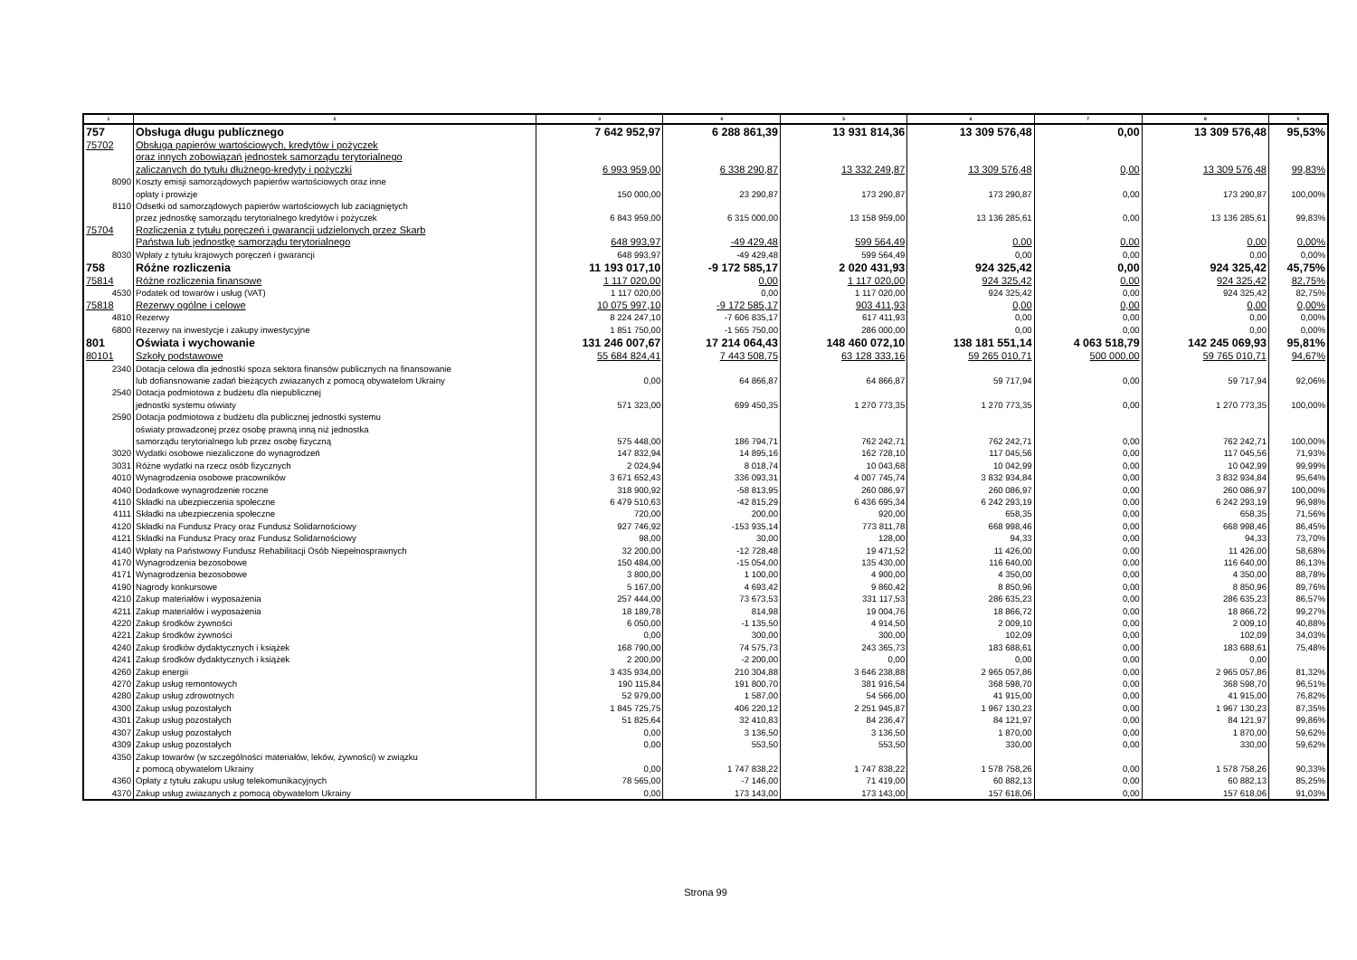| 1 | 2 | 3 | 4 | 5 | 6 | 7 | 8 | 9 |
| --- | --- | --- | --- | --- | --- | --- | --- | --- |
| 757 | Obsługa długu publicznego | 7 642 952,97 | 6 288 861,39 | 13 931 814,36 | 13 309 576,48 | 0,00 | 13 309 576,48 | 95,53% |
| 75702 | Obsługa papierów wartościowych, kredytów i pożyczek | | | | | | | |
| | oraz innych zobowiązań jednostek samorządu terytorialnego | | | | | | | |
| | zaliczanych do tytułu dłużnego-kredyty i pożyczki | 6 993 959,00 | 6 338 290,87 | 13 332 249,87 | 13 309 576,48 | 0,00 | 13 309 576,48 | 99,83% |
| 8090 | Koszty emisji samorządowych papierów wartościowych oraz inne | | | | | | | |
| | opłaty i prowizje | 150 000,00 | 23 290,87 | 173 290,87 | 173 290,87 | 0,00 | 173 290,87 | 100,00% |
| 8110 | Odsetki od samorządowych papierów wartościowych lub zaciągniętych | | | | | | | |
| | przez jednostkę samorządu terytorialnego kredytów i pożyczek | 6 843 959,00 | 6 315 000,00 | 13 158 959,00 | 13 136 285,61 | 0,00 | 13 136 285,61 | 99,83% |
| 75704 | Rozliczenia z tytułu poręczeń i gwarancji udzielonych przez Skarb | | | | | | | |
| | Państwa lub jednostkę samorządu terytorialnego | 648 993,97 | -49 429,48 | 599 564,49 | 0,00 | 0,00 | 0,00 | 0,00% |
| 8030 | Wpłaty z tytułu krajowych poręczeń i gwarancji | 648 993,97 | -49 429,48 | 599 564,49 | 0,00 | 0,00 | 0,00 | 0,00% |
| 758 | Różne rozliczenia | 11 193 017,10 | -9 172 585,17 | 2 020 431,93 | 924 325,42 | 0,00 | 924 325,42 | 45,75% |
| 75814 | Różne rozliczenia finansowe | 1 117 020,00 | 0,00 | 1 117 020,00 | 924 325,42 | 0,00 | 924 325,42 | 82,75% |
| 4530 | Podatek od towarów i usług (VAT) | 1 117 020,00 | 0,00 | 1 117 020,00 | 924 325,42 | 0,00 | 924 325,42 | 82,75% |
| 75818 | Rezerwy ogólne i celowe | 10 075 997,10 | -9 172 585,17 | 903 411,93 | 0,00 | 0,00 | 0,00 | 0,00% |
| 4810 | Rezerwy | 8 224 247,10 | -7 606 835,17 | 617 411,93 | 0,00 | 0,00 | 0,00 | 0,00% |
| 6800 | Rezerwy na inwestycje i zakupy inwestycyjne | 1 851 750,00 | -1 565 750,00 | 286 000,00 | 0,00 | 0,00 | 0,00 | 0,00% |
| 801 | Oświata i wychowanie | 131 246 007,67 | 17 214 064,43 | 148 460 072,10 | 138 181 551,14 | 4 063 518,79 | 142 245 069,93 | 95,81% |
| 80101 | Szkoły podstawowe | 55 684 824,41 | 7 443 508,75 | 63 128 333,16 | 59 265 010,71 | 500 000,00 | 59 765 010,71 | 94,67% |
| 2340 | Dotacja celowa dla jednostki spoza sektora finansów publicznych na finansowanie | | | | | | | |
| | lub dofiansnowanie zadań bieżących zwiazanych z pomocą obywatelom Ukrainy | 0,00 | 64 866,87 | 64 866,87 | 59 717,94 | 0,00 | 59 717,94 | 92,06% |
| 2540 | Dotacja podmiotowa z budżetu dla niepublicznej | | | | | | | |
| | jednostki systemu oświaty | 571 323,00 | 699 450,35 | 1 270 773,35 | 1 270 773,35 | 0,00 | 1 270 773,35 | 100,00% |
| 2590 | Dotacja podmiotowa z budżetu dla publicznej jednostki systemu | | | | | | | |
| | oświaty prowadzonej przez osobę prawną inną niż jednostka | | | | | | | |
| | samorządu terytorialnego lub przez osobę fizyczną | 575 448,00 | 186 794,71 | 762 242,71 | 762 242,71 | 0,00 | 762 242,71 | 100,00% |
| 3020 | Wydatki osobowe niezaliczone do wynagrodzeń | 147 832,94 | 14 895,16 | 162 728,10 | 117 045,56 | 0,00 | 117 045,56 | 71,93% |
| 3031 | Różne wydatki na rzecz osób fizycznych | 2 024,94 | 8 018,74 | 10 043,68 | 10 042,99 | 0,00 | 10 042,99 | 99,99% |
| 4010 | Wynagrodzenia osobowe pracowników | 3 671 652,43 | 336 093,31 | 4 007 745,74 | 3 832 934,84 | 0,00 | 3 832 934,84 | 95,64% |
| 4040 | Dodatkowe wynagrodzenie roczne | 318 900,92 | -58 813,95 | 260 086,97 | 260 086,97 | 0,00 | 260 086,97 | 100,00% |
| 4110 | Składki na ubezpieczenia społeczne | 6 479 510,63 | -42 815,29 | 6 436 695,34 | 6 242 293,19 | 0,00 | 6 242 293,19 | 96,98% |
| 4111 | Składki na ubezpieczenia społeczne | 720,00 | 200,00 | 920,00 | 658,35 | 0,00 | 658,35 | 71,56% |
| 4120 | Składki na Fundusz Pracy oraz Fundusz Solidarnościowy | 927 746,92 | -153 935,14 | 773 811,78 | 668 998,46 | 0,00 | 668 998,46 | 86,45% |
| 4121 | Składki na Fundusz Pracy oraz Fundusz Solidarnościowy | 98,00 | 30,00 | 128,00 | 94,33 | 0,00 | 94,33 | 73,70% |
| 4140 | Wpłaty na Państwowy Fundusz Rehabilitacji Osób Niepełnosprawnych | 32 200,00 | -12 728,48 | 19 471,52 | 11 426,00 | 0,00 | 11 426,00 | 58,68% |
| 4170 | Wynagrodzenia bezosobowe | 150 484,00 | -15 054,00 | 135 430,00 | 116 640,00 | 0,00 | 116 640,00 | 86,13% |
| 4171 | Wynagrodzenia bezosobowe | 3 800,00 | 1 100,00 | 4 900,00 | 4 350,00 | 0,00 | 4 350,00 | 88,78% |
| 4190 | Nagrody konkursowe | 5 167,00 | 4 693,42 | 9 860,42 | 8 850,96 | 0,00 | 8 850,96 | 89,76% |
| 4210 | Zakup materiałów i wyposażenia | 257 444,00 | 73 673,53 | 331 117,53 | 286 635,23 | 0,00 | 286 635,23 | 86,57% |
| 4211 | Zakup materiałów i wyposażenia | 18 189,78 | 814,98 | 19 004,76 | 18 866,72 | 0,00 | 18 866,72 | 99,27% |
| 4220 | Zakup środków żywności | 6 050,00 | -1 135,50 | 4 914,50 | 2 009,10 | 0,00 | 2 009,10 | 40,88% |
| 4221 | Zakup środków żywności | 0,00 | 300,00 | 300,00 | 102,09 | 0,00 | 102,09 | 34,03% |
| 4240 | Zakup środków dydaktycznych i książek | 168 790,00 | 74 575,73 | 243 365,73 | 183 688,61 | 0,00 | 183 688,61 | 75,48% |
| 4241 | Zakup środków dydaktycznych i książek | 2 200,00 | -2 200,00 | 0,00 | 0,00 | 0,00 | 0,00 | |
| 4260 | Zakup energii | 3 435 934,00 | 210 304,88 | 3 646 238,88 | 2 965 057,86 | 0,00 | 2 965 057,86 | 81,32% |
| 4270 | Zakup usług remontowych | 190 115,84 | 191 800,70 | 381 916,54 | 368 598,70 | 0,00 | 368 598,70 | 96,51% |
| 4280 | Zakup usług zdrowotnych | 52 979,00 | 1 587,00 | 54 566,00 | 41 915,00 | 0,00 | 41 915,00 | 76,82% |
| 4300 | Zakup usług pozostałych | 1 845 725,75 | 406 220,12 | 2 251 945,87 | 1 967 130,23 | 0,00 | 1 967 130,23 | 87,35% |
| 4301 | Zakup usług pozostałych | 51 825,64 | 32 410,83 | 84 236,47 | 84 121,97 | 0,00 | 84 121,97 | 99,86% |
| 4307 | Zakup usług pozostałych | 0,00 | 3 136,50 | 3 136,50 | 1 870,00 | 0,00 | 1 870,00 | 59,62% |
| 4309 | Zakup usług pozostałych | 0,00 | 553,50 | 553,50 | 330,00 | 0,00 | 330,00 | 59,62% |
| 4350 | Zakup towarów (w szczególności materiałów, leków, żywności) w związku | | | | | | | |
| | z pomocą obywatelom Ukrainy | 0,00 | 1 747 838,22 | 1 747 838,22 | 1 578 758,26 | 0,00 | 1 578 758,26 | 90,33% |
| 4360 | Opłaty z tytułu zakupu usług telekomunikacyjnych | 78 565,00 | -7 146,00 | 71 419,00 | 60 882,13 | 0,00 | 60 882,13 | 85,25% |
| 4370 | Zakup usług zwiazanych z pomocą obywatelom Ukrainy | 0,00 | 173 143,00 | 173 143,00 | 157 618,06 | 0,00 | 157 618,06 | 91,03% |
Strona 99